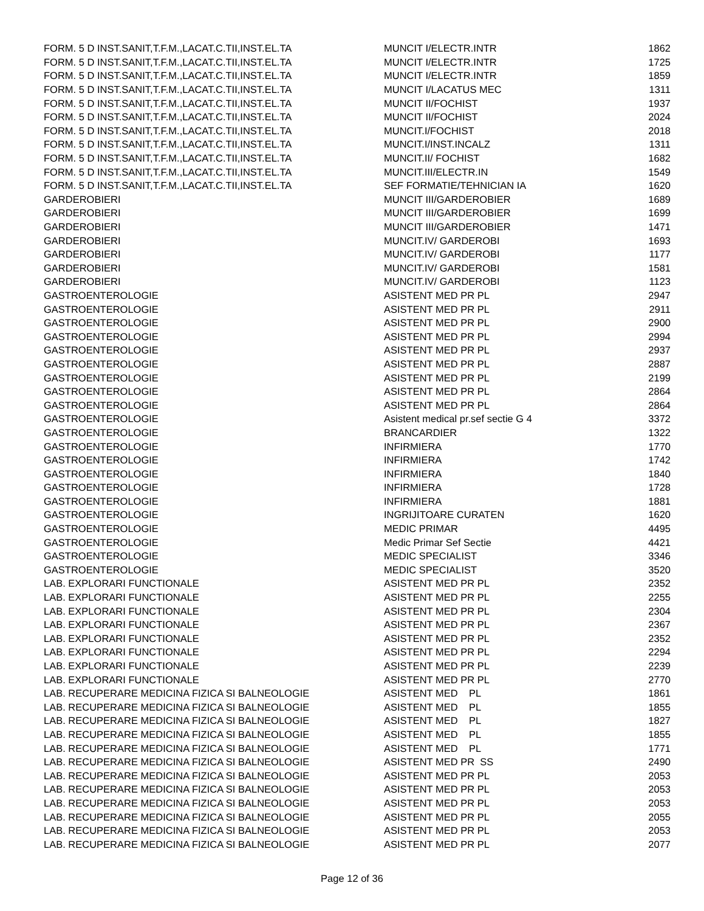| FORM. 5 D INST.SANIT,T.F.M.,LACAT.C.TII,INST.EL.TA | MUNCIT I/ELECTR.INTR | 1862 |
| FORM. 5 D INST.SANIT,T.F.M.,LACAT.C.TII,INST.EL.TA | MUNCIT I/ELECTR.INTR | 1725 |
| FORM. 5 D INST.SANIT,T.F.M.,LACAT.C.TII,INST.EL.TA | MUNCIT I/ELECTR.INTR | 1859 |
| FORM. 5 D INST.SANIT,T.F.M.,LACAT.C.TII,INST.EL.TA | MUNCIT I/LACATUS MEC | 1311 |
| FORM. 5 D INST.SANIT,T.F.M.,LACAT.C.TII,INST.EL.TA | MUNCIT II/FOCHIST | 1937 |
| FORM. 5 D INST.SANIT,T.F.M.,LACAT.C.TII,INST.EL.TA | MUNCIT II/FOCHIST | 2024 |
| FORM. 5 D INST.SANIT,T.F.M.,LACAT.C.TII,INST.EL.TA | MUNCIT.I/FOCHIST | 2018 |
| FORM. 5 D INST.SANIT,T.F.M.,LACAT.C.TII,INST.EL.TA | MUNCIT.I/INST.INCALZ | 1311 |
| FORM. 5 D INST.SANIT,T.F.M.,LACAT.C.TII,INST.EL.TA | MUNCIT.II/ FOCHIST | 1682 |
| FORM. 5 D INST.SANIT,T.F.M.,LACAT.C.TII,INST.EL.TA | MUNCIT.III/ELECTR.IN | 1549 |
| FORM. 5 D INST.SANIT,T.F.M.,LACAT.C.TII,INST.EL.TA | SEF FORMATIE/TEHNICIAN IA | 1620 |
| GARDEROBIERI | MUNCIT III/GARDEROBIER | 1689 |
| GARDEROBIERI | MUNCIT III/GARDEROBIER | 1699 |
| GARDEROBIERI | MUNCIT III/GARDEROBIER | 1471 |
| GARDEROBIERI | MUNCIT.IV/ GARDEROBI | 1693 |
| GARDEROBIERI | MUNCIT.IV/ GARDEROBI | 1177 |
| GARDEROBIERI | MUNCIT.IV/ GARDEROBI | 1581 |
| GARDEROBIERI | MUNCIT.IV/ GARDEROBI | 1123 |
| GASTROENTEROLOGIE | ASISTENT MED PR PL | 2947 |
| GASTROENTEROLOGIE | ASISTENT MED PR PL | 2911 |
| GASTROENTEROLOGIE | ASISTENT MED PR PL | 2900 |
| GASTROENTEROLOGIE | ASISTENT MED PR PL | 2994 |
| GASTROENTEROLOGIE | ASISTENT MED PR PL | 2937 |
| GASTROENTEROLOGIE | ASISTENT MED PR PL | 2887 |
| GASTROENTEROLOGIE | ASISTENT MED PR PL | 2199 |
| GASTROENTEROLOGIE | ASISTENT MED PR PL | 2864 |
| GASTROENTEROLOGIE | ASISTENT MED PR PL | 2864 |
| GASTROENTEROLOGIE | Asistent medical pr.sef sectie G 4 | 3372 |
| GASTROENTEROLOGIE | BRANCARDIER | 1322 |
| GASTROENTEROLOGIE | INFIRMIERA | 1770 |
| GASTROENTEROLOGIE | INFIRMIERA | 1742 |
| GASTROENTEROLOGIE | INFIRMIERA | 1840 |
| GASTROENTEROLOGIE | INFIRMIERA | 1728 |
| GASTROENTEROLOGIE | INFIRMIERA | 1881 |
| GASTROENTEROLOGIE | INGRIJITOARE CURATEN | 1620 |
| GASTROENTEROLOGIE | MEDIC PRIMAR | 4495 |
| GASTROENTEROLOGIE | Medic Primar Sef Sectie | 4421 |
| GASTROENTEROLOGIE | MEDIC SPECIALIST | 3346 |
| GASTROENTEROLOGIE | MEDIC SPECIALIST | 3520 |
| LAB. EXPLORARI FUNCTIONALE | ASISTENT MED PR PL | 2352 |
| LAB. EXPLORARI FUNCTIONALE | ASISTENT MED PR PL | 2255 |
| LAB. EXPLORARI FUNCTIONALE | ASISTENT MED PR PL | 2304 |
| LAB. EXPLORARI FUNCTIONALE | ASISTENT MED PR PL | 2367 |
| LAB. EXPLORARI FUNCTIONALE | ASISTENT MED PR PL | 2352 |
| LAB. EXPLORARI FUNCTIONALE | ASISTENT MED PR PL | 2294 |
| LAB. EXPLORARI FUNCTIONALE | ASISTENT MED PR PL | 2239 |
| LAB. EXPLORARI FUNCTIONALE | ASISTENT MED PR PL | 2770 |
| LAB. RECUPERARE MEDICINA FIZICA SI BALNEOLOGIE | ASISTENT MED PL | 1861 |
| LAB. RECUPERARE MEDICINA FIZICA SI BALNEOLOGIE | ASISTENT MED PL | 1855 |
| LAB. RECUPERARE MEDICINA FIZICA SI BALNEOLOGIE | ASISTENT MED PL | 1827 |
| LAB. RECUPERARE MEDICINA FIZICA SI BALNEOLOGIE | ASISTENT MED PL | 1855 |
| LAB. RECUPERARE MEDICINA FIZICA SI BALNEOLOGIE | ASISTENT MED PL | 1771 |
| LAB. RECUPERARE MEDICINA FIZICA SI BALNEOLOGIE | ASISTENT MED PR SS | 2490 |
| LAB. RECUPERARE MEDICINA FIZICA SI BALNEOLOGIE | ASISTENT MED PR PL | 2053 |
| LAB. RECUPERARE MEDICINA FIZICA SI BALNEOLOGIE | ASISTENT MED PR PL | 2053 |
| LAB. RECUPERARE MEDICINA FIZICA SI BALNEOLOGIE | ASISTENT MED PR PL | 2053 |
| LAB. RECUPERARE MEDICINA FIZICA SI BALNEOLOGIE | ASISTENT MED PR PL | 2055 |
| LAB. RECUPERARE MEDICINA FIZICA SI BALNEOLOGIE | ASISTENT MED PR PL | 2053 |
| LAB. RECUPERARE MEDICINA FIZICA SI BALNEOLOGIE | ASISTENT MED PR PL | 2077 |
Page 12 of 36